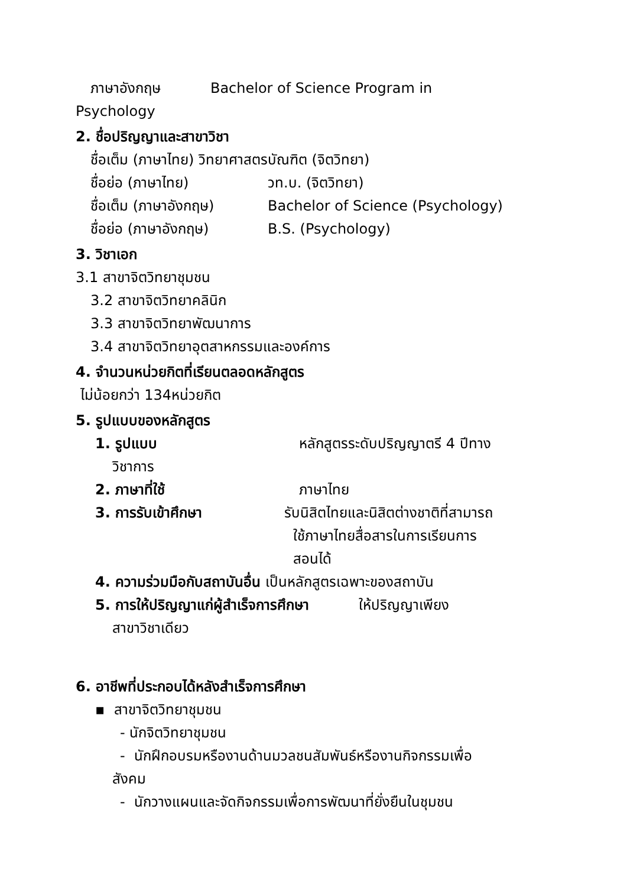ภาษาอังกฤษ Bachelor of Science Program in
Psychology
2. ชื่อปริญญาและสาขาวิชา
ชื่อเต็ม (ภาษาไทย) วิทยาศาสตรบัณฑิต (จิตวิทยา)
ชื่อย่อ (ภาษาไทย) วท.บ. (จิตวิทยา)
ชื่อเต็ม (ภาษาอังกฤษ) Bachelor of Science (Psychology)
ชื่อย่อ (ภาษาอังกฤษ) B.S. (Psychology)
3. วิชาเอก
3.1 สาขาจิตวิทยาชุมชน
3.2 สาขาจิตวิทยาคลินิก
3.3 สาขาจิตวิทยาพัฒนาการ
3.4 สาขาจิตวิทยาอุตสาหกรรมและองค์การ
4. จำนวนหน่วยกิตที่เรียนตลอดหลักสูตร
ไม่น้อยกว่า 134หน่วยกิต
5. รูปแบบของหลักสูตร
1. รูปแบบ หลักสูตรระดับปริญญาตรี 4 ปีทาง
วิชาการ
2. ภาษาที่ใช้ ภาษาไทย
3. การรับเข้าศึกษา รับนิสิตไทยและนิสิตต่างชาติที่สามารถ
ใช้ภาษาไทยสื่อสารในการเรียนการ
สอนได้
4. ความร่วมมือกับสถาบันอื่น เป็นหลักสูตรเฉพาะของสถาบัน
5. การให้ปริญญาแก่ผู้สำเร็จการศึกษา ให้ปริญญาเพียง
สาขาวิชาเดียว
6. อาชีพที่ประกอบได้หลังสำเร็จการศึกษา
▪ สาขาจิตวิทยาชุมชน
- นักจิตวิทยาชุมชน
- นักฝึกอบรมหรืองานด้านมวลชนสัมพันธ์หรืองานกิจกรรมเพื่อ
สังคม
- นักวางแผนและจัดกิจกรรมเพื่อการพัฒนาที่ยั่งยืนในชุมชน